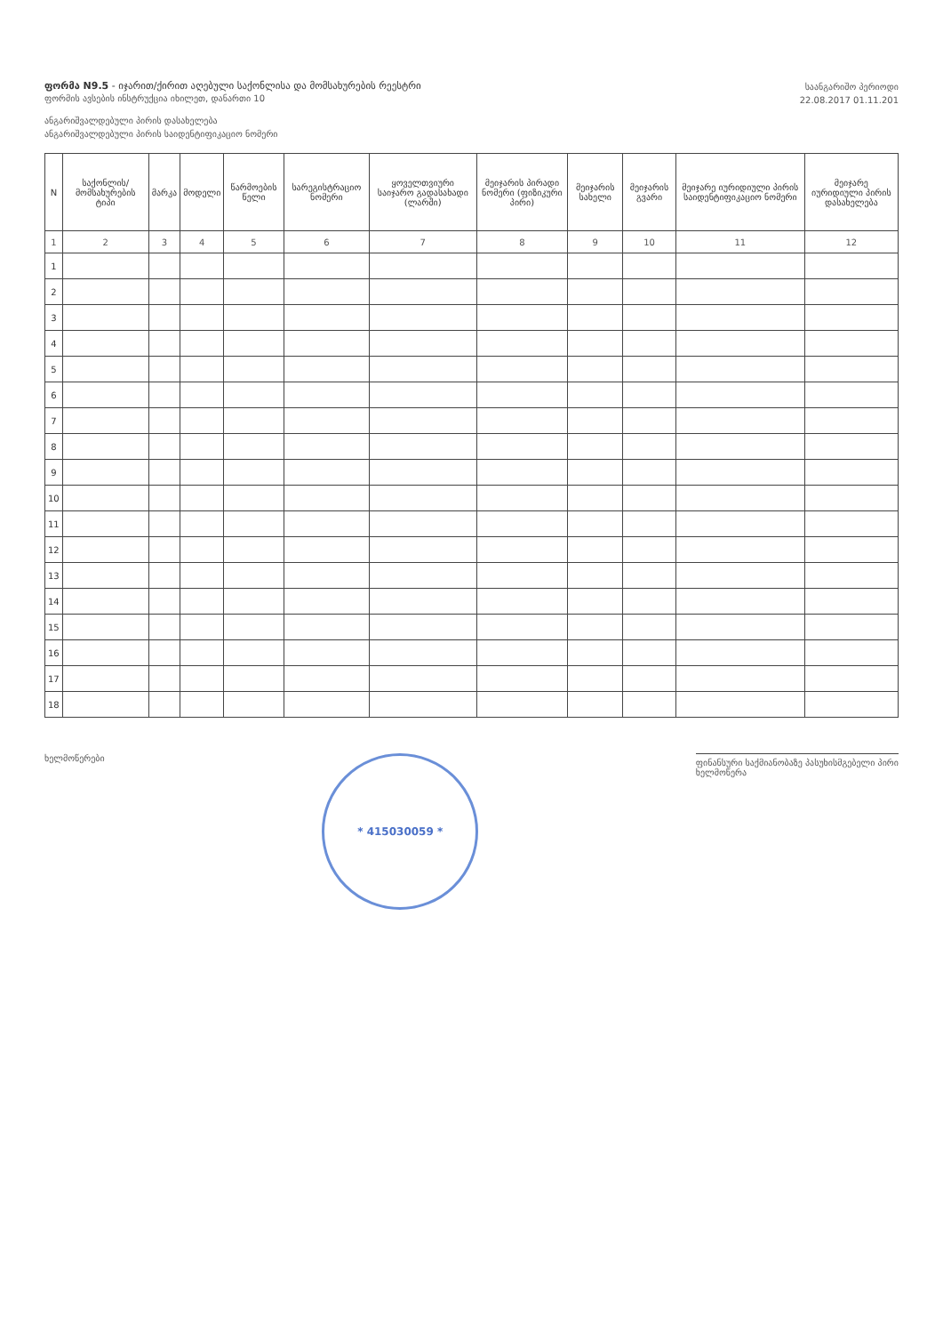ფორმა N9.5 - იჯარით/ქირით აღებული საქონლისა და მომსახურების რეესტრი
ფორმის ავსების ინსტრუქცია იხილეთ, დანართი 10
ანგარიშვალდებული პირის დასახელება
ანგარიშვალდებული პირის საიდენტიფიკაციო ნომერი
საანგარიშო პერიოდი
22.08.2017 01.11.201
| N | საქონლის/მომსახურების ტიპი | მარკა | მოდელი | წარმოების წელი | სარეგისტრაციო ნომერი | ყოველთვიური საიჯარო გადასახადი (ლარში) | მეიჯარის პირადი ნომერი (ფიზიკური პირი) | მეიჯარის სახელი | მეიჯარის გვარი | მეიჯარე იურიდიული პირის საიდენტიფიკაციო ნომერი | მეიჯარე იურიდიული პირის დასახელება |
| --- | --- | --- | --- | --- | --- | --- | --- | --- | --- | --- | --- |
| 1 | 2 | 3 | 4 | 5 | 6 | 7 | 8 | 9 | 10 | 11 | 12 |
| 1 | | | | | | | | | | | |
| 2 | | | | | | | | | | | |
| 3 | | | | | | | | | | | |
| 4 | | | | | | | | | | | |
| 5 | | | | | | | | | | | |
| 6 | | | | | | | | | | | |
| 7 | | | | | | | | | | | |
| 8 | | | | | | | | | | | |
| 9 | | | | | | | | | | | |
| 10 | | | | | | | | | | | |
| 11 | | | | | | | | | | | |
| 12 | | | | | | | | | | | |
| 13 | | | | | | | | | | | |
| 14 | | | | | | | | | | | |
| 15 | | | | | | | | | | | |
| 16 | | | | | | | | | | | |
| 17 | | | | | | | | | | | |
| 18 | | | | | | | | | | | |
ხელმოწერები
* 415030059 *
ფინანსური საქმიანობაზე პასუხისმგებელი პირი
ხელმოწერა